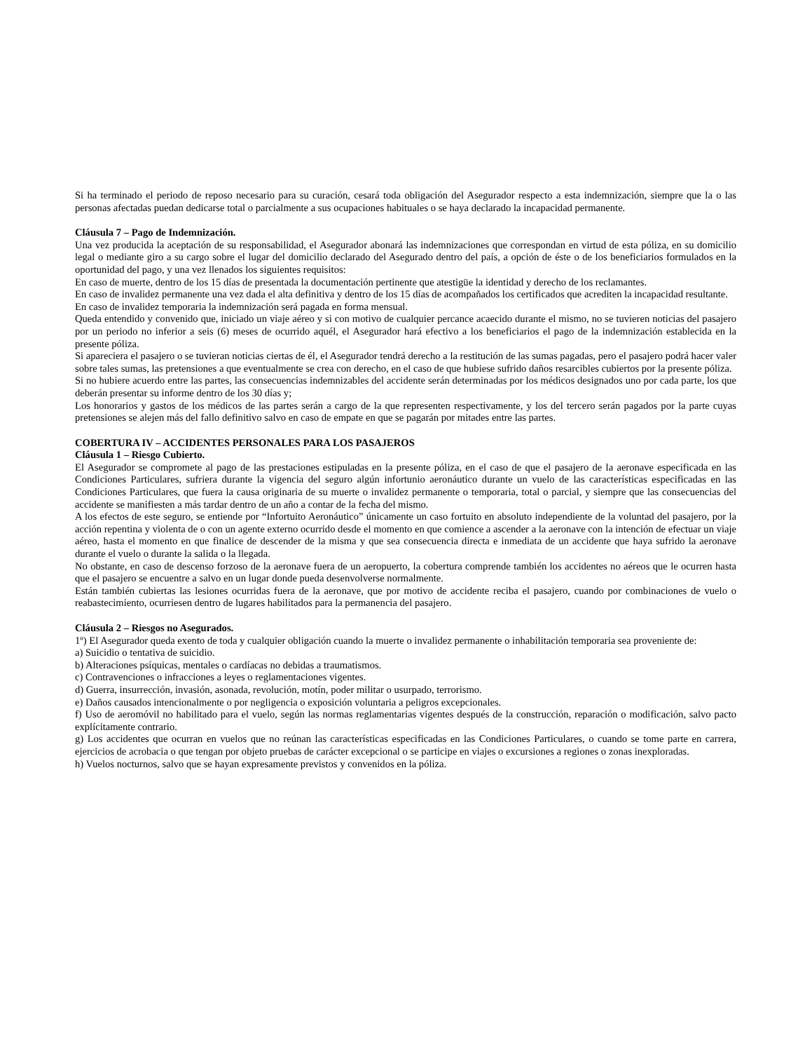Si ha terminado el periodo de reposo necesario para su curación, cesará toda obligación del Asegurador respecto a esta indemnización, siempre que la o las personas afectadas puedan dedicarse total o parcialmente a sus ocupaciones habituales o se haya declarado la incapacidad permanente.
Cláusula 7 – Pago de Indemnización.
Una vez producida la aceptación de su responsabilidad, el Asegurador abonará las indemnizaciones que correspondan en virtud de esta póliza, en su domicilio legal o mediante giro a su cargo sobre el lugar del domicilio declarado del Asegurado dentro del país, a opción de éste o de los beneficiarios formulados en la oportunidad del pago, y una vez llenados los siguientes requisitos:
En caso de muerte, dentro de los 15 días de presentada la documentación pertinente que atestigüe la identidad y derecho de los reclamantes.
En caso de invalidez permanente una vez dada el alta definitiva y dentro de los 15 días de acompañados los certificados que acrediten la incapacidad resultante.
En caso de invalidez temporaria la indemnización será pagada en forma mensual.
Queda entendido y convenido que, iniciado un viaje aéreo y si con motivo de cualquier percance acaecido durante el mismo, no se tuvieren noticias del pasajero por un periodo no inferior a seis (6) meses de ocurrido aquél, el Asegurador hará efectivo a los beneficiarios el pago de la indemnización establecida en la presente póliza.
Si apareciera el pasajero o se tuvieran noticias ciertas de él, el Asegurador tendrá derecho a la restitución de las sumas pagadas, pero el pasajero podrá hacer valer sobre tales sumas, las pretensiones a que eventualmente se crea con derecho, en el caso de que hubiese sufrido daños resarcibles cubiertos por la presente póliza.
Si no hubiere acuerdo entre las partes, las consecuencias indemnizables del accidente serán determinadas por los médicos designados uno por cada parte, los que deberán presentar su informe dentro de los 30 días y;
Los honorarios y gastos de los médicos de las partes serán a cargo de la que representen respectivamente, y los del tercero serán pagados por la parte cuyas pretensiones se alejen más del fallo definitivo salvo en caso de empate en que se pagarán por mitades entre las partes.
COBERTURA IV – ACCIDENTES PERSONALES PARA LOS PASAJEROS
Cláusula 1 – Riesgo Cubierto.
El Asegurador se compromete al pago de las prestaciones estipuladas en la presente póliza, en el caso de que el pasajero de la aeronave especificada en las Condiciones Particulares, sufriera durante la vigencia del seguro algún infortunio aeronáutico durante un vuelo de las características especificadas en las Condiciones Particulares, que fuera la causa originaria de su muerte o invalidez permanente o temporaria, total o parcial, y siempre que las consecuencias del accidente se manifiesten a más tardar dentro de un año a contar de la fecha del mismo.
A los efectos de este seguro, se entiende por “Infortuito Aeronáutico” únicamente un caso fortuito en absoluto independiente de la voluntad del pasajero, por la acción repentina y violenta de o con un agente externo ocurrido desde el momento en que comience a ascender a la aeronave con la intención de efectuar un viaje aéreo, hasta el momento en que finalice de descender de la misma y que sea consecuencia directa e inmediata de un accidente que haya sufrido la aeronave durante el vuelo o durante la salida o la llegada.
No obstante, en caso de descenso forzoso de la aeronave fuera de un aeropuerto, la cobertura comprende también los accidentes no aéreos que le ocurren hasta que el pasajero se encuentre a salvo en un lugar donde pueda desenvolverse normalmente.
Están también cubiertas las lesiones ocurridas fuera de la aeronave, que por motivo de accidente reciba el pasajero, cuando por combinaciones de vuelo o reabastecimiento, ocurriesen dentro de lugares habilitados para la permanencia del pasajero.
Cláusula 2 – Riesgos no Asegurados.
1º) El Asegurador queda exento de toda y cualquier obligación cuando la muerte o invalidez permanente o inhabilitación temporaria sea proveniente de:
a) Suicidio o tentativa de suicidio.
b) Alteraciones psíquicas, mentales o cardíacas no debidas a traumatismos.
c) Contravenciones o infracciones a leyes o reglamentaciones vigentes.
d) Guerra, insurrección, invasión, asonada, revolución, motín, poder militar o usurpado, terrorismo.
e) Daños causados intencionalmente o por negligencia o exposición voluntaria a peligros excepcionales.
f) Uso de aeromóvil no habilitado para el vuelo, según las normas reglamentarias vigentes después de la construcción, reparación o modificación, salvo pacto explícitamente contrario.
g) Los accidentes que ocurran en vuelos que no reúnan las características especificadas en las Condiciones Particulares, o cuando se tome parte en carrera, ejercicios de acrobacia o que tengan por objeto pruebas de carácter excepcional o se participe en viajes o excursiones a regiones o zonas inexploradas.
h) Vuelos nocturnos, salvo que se hayan expresamente previstos y convenidos en la póliza.